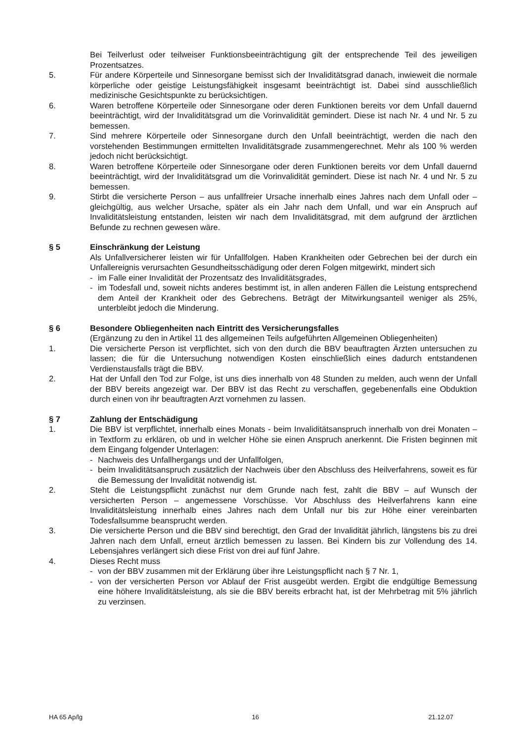Bei Teilverlust oder teilweiser Funktionsbeeinträchtigung gilt der entsprechende Teil des jeweiligen Prozentsatzes.
5. Für andere Körperteile und Sinnesorgane bemisst sich der Invaliditätsgrad danach, inwieweit die normale körperliche oder geistige Leistungsfähigkeit insgesamt beeinträchtigt ist. Dabei sind ausschließlich medizinische Gesichtspunkte zu berücksichtigen.
6. Waren betroffene Körperteile oder Sinnesorgane oder deren Funktionen bereits vor dem Unfall dauernd beeinträchtigt, wird der Invaliditätsgrad um die Vorinvalidität gemindert. Diese ist nach Nr. 4 und Nr. 5 zu bemessen.
7. Sind mehrere Körperteile oder Sinnesorgane durch den Unfall beeinträchtigt, werden die nach den vorstehenden Bestimmungen ermittelten Invaliditätsgrade zusammengerechnet. Mehr als 100 % werden jedoch nicht berücksichtigt.
8. Waren betroffene Körperteile oder Sinnesorgane oder deren Funktionen bereits vor dem Unfall dauernd beeinträchtigt, wird der Invaliditätsgrad um die Vorinvalidität gemindert. Diese ist nach Nr. 4 und Nr. 5 zu bemessen.
9. Stirbt die versicherte Person – aus unfallfreier Ursache innerhalb eines Jahres nach dem Unfall oder – gleichgültig, aus welcher Ursache, später als ein Jahr nach dem Unfall, und war ein Anspruch auf Invaliditätsleistung entstanden, leisten wir nach dem Invaliditätsgrad, mit dem aufgrund der ärztlichen Befunde zu rechnen gewesen wäre.
§ 5 Einschränkung der Leistung
Als Unfallversicherer leisten wir für Unfallfolgen. Haben Krankheiten oder Gebrechen bei der durch ein Unfallereignis verursachten Gesundheitsschädigung oder deren Folgen mitgewirkt, mindert sich
- im Falle einer Invalidität der Prozentsatz des Invaliditätsgrades,
- im Todesfall und, soweit nichts anderes bestimmt ist, in allen anderen Fällen die Leistung entsprechend dem Anteil der Krankheit oder des Gebrechens. Beträgt der Mitwirkungsanteil weniger als 25%, unterbleibt jedoch die Minderung.
§ 6 Besondere Obliegenheiten nach Eintritt des Versicherungsfalles
(Ergänzung zu den in Artikel 11 des allgemeinen Teils aufgeführten Allgemeinen Obliegenheiten)
1. Die versicherte Person ist verpflichtet, sich von den durch die BBV beauftragten Ärzten untersuchen zu lassen; die für die Untersuchung notwendigen Kosten einschließlich eines dadurch entstandenen Verdienstausfalls trägt die BBV.
2. Hat der Unfall den Tod zur Folge, ist uns dies innerhalb von 48 Stunden zu melden, auch wenn der Unfall der BBV bereits angezeigt war. Der BBV ist das Recht zu verschaffen, gegebenenfalls eine Obduktion durch einen von ihr beauftragten Arzt vornehmen zu lassen.
§ 7 Zahlung der Entschädigung
1. Die BBV ist verpflichtet, innerhalb eines Monats - beim Invaliditätsanspruch innerhalb von drei Monaten – in Textform zu erklären, ob und in welcher Höhe sie einen Anspruch anerkennt. Die Fristen beginnen mit dem Eingang folgender Unterlagen:
- Nachweis des Unfallhergangs und der Unfallfolgen,
- beim Invaliditätsanspruch zusätzlich der Nachweis über den Abschluss des Heilverfahrens, soweit es für die Bemessung der Invalidität notwendig ist.
2. Steht die Leistungspflicht zunächst nur dem Grunde nach fest, zahlt die BBV – auf Wunsch der versicherten Person – angemessene Vorschüsse. Vor Abschluss des Heilverfahrens kann eine Invaliditätsleistung innerhalb eines Jahres nach dem Unfall nur bis zur Höhe einer vereinbarten Todesfallsumme beansprucht werden.
3. Die versicherte Person und die BBV sind berechtigt, den Grad der Invalidität jährlich, längstens bis zu drei Jahren nach dem Unfall, erneut ärztlich bemessen zu lassen. Bei Kindern bis zur Vollendung des 14. Lebensjahres verlängert sich diese Frist von drei auf fünf Jahre.
4. Dieses Recht muss
- von der BBV zusammen mit der Erklärung über ihre Leistungspflicht nach § 7 Nr. 1,
- von der versicherten Person vor Ablauf der Frist ausgeübt werden. Ergibt die endgültige Bemessung eine höhere Invaliditätsleistung, als sie die BBV bereits erbracht hat, ist der Mehrbetrag mit 5% jährlich zu verzinsen.
HA 65 Ap/lg 16 21.12.07